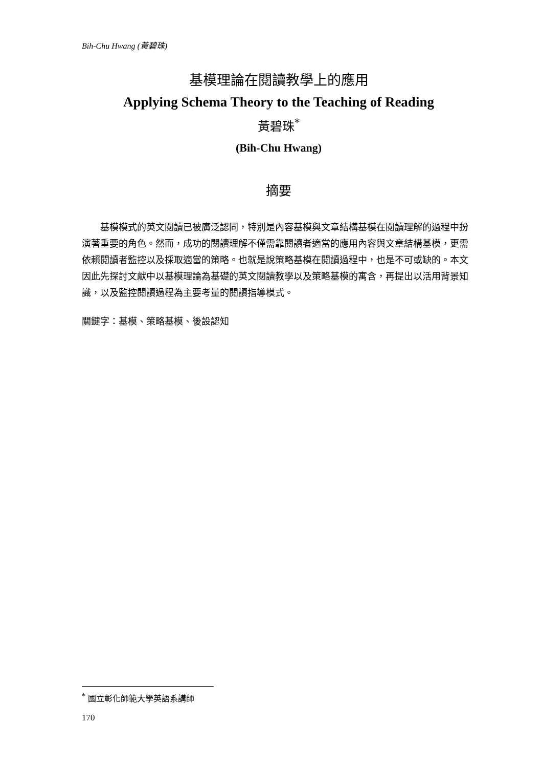Bih-Chu Hwang (黃碧珠)
基模理論在閱讀教學上的應用
Applying Schema Theory to the Teaching of Reading
黃碧珠<sup>*</sup>
(Bih-Chu Hwang)
摘要
　　基模模式的英文閱讀已被廣泛認同，特別是內容基模與文章結構基模在閱讀理解的過程中扮演著重要的角色。然而，成功的閱讀理解不僅需靠閱讀者適當的應用內容與文章結構基模，更需依賴閱讀者監控以及採取適當的策略。也就是說策略基模在閱讀過程中，也是不可或缺的。本文因此先探討文獻中以基模理論為基礎的英文閱讀教學以及策略基模的寓含，再提出以活用背景知識，以及監控閱讀過程為主要考量的閱讀指導模式。
關鍵字：基模、策略基模、後設認知
<sup>*</sup> 國立彰化師範大學英語系講師
170